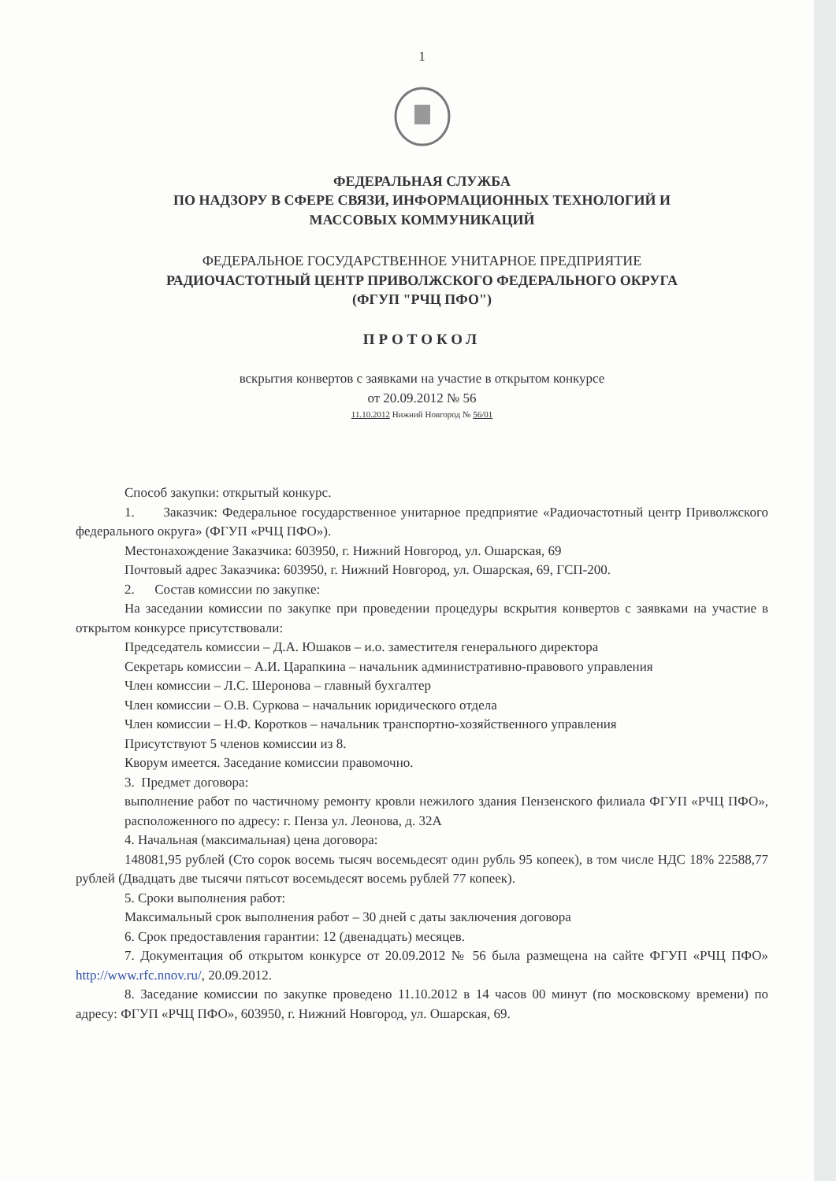1
ФЕДЕРАЛЬНАЯ СЛУЖБА
ПО НАДЗОРУ В СФЕРЕ СВЯЗИ, ИНФОРМАЦИОННЫХ ТЕХНОЛОГИЙ И
МАССОВЫХ КОММУНИКАЦИЙ
ФЕДЕРАЛЬНОЕ ГОСУДАРСТВЕННОЕ УНИТАРНОЕ ПРЕДПРИЯТИЕ
РАДИОЧАСТОТНЫЙ ЦЕНТР ПРИВОЛЖСКОГО ФЕДЕРАЛЬНОГО ОКРУГА
(ФГУП "РЧЦ ПФО")
ПРОТОКОЛ
вскрытия конвертов с заявками на участие в открытом конкурсе
от 20.09.2012 № 56
11.10.2012 Нижний Новгород № 56/01
Способ закупки: открытый конкурс.
1. Заказчик: Федеральное государственное унитарное предприятие «Радиочастотный центр Приволжского федерального округа» (ФГУП «РЧЦ ПФО»).
Местонахождение Заказчика: 603950, г. Нижний Новгород, ул. Ошарская, 69
Почтовый адрес Заказчика: 603950, г. Нижний Новгород, ул. Ошарская, 69, ГСП-200.
2. Состав комиссии по закупке:
На заседании комиссии по закупке при проведении процедуры вскрытия конвертов с заявками на участие в открытом конкурсе присутствовали:
Председатель комиссии – Д.А. Юшаков – и.о. заместителя генерального директора
Секретарь комиссии – А.И. Царапкина – начальник административно-правового управления
Член комиссии – Л.С. Шеронова – главный бухгалтер
Член комиссии – О.В. Суркова – начальник юридического отдела
Член комиссии – Н.Ф. Коротков – начальник транспортно-хозяйственного управления
Присутствуют 5 членов комиссии из 8.
Кворум имеется. Заседание комиссии правомочно.
3. Предмет договора:
выполнение работ по частичному ремонту кровли нежилого здания Пензенского филиала ФГУП «РЧЦ ПФО», расположенного по адресу: г. Пенза ул. Леонова, д. 32А
4. Начальная (максимальная) цена договора:
148081,95 рублей (Сто сорок восемь тысяч восемьдесят один рубль 95 копеек), в том числе НДС 18% 22588,77 рублей (Двадцать две тысячи пятьсот восемьдесят восемь рублей 77 копеек).
5. Сроки выполнения работ:
Максимальный срок выполнения работ – 30 дней с даты заключения договора
6. Срок предоставления гарантии: 12 (двенадцать) месяцев.
7. Документация об открытом конкурсе от 20.09.2012 № 56 была размещена на сайте ФГУП «РЧЦ ПФО» http://www.rfc.nnov.ru/, 20.09.2012.
8. Заседание комиссии по закупке проведено 11.10.2012 в 14 часов 00 минут (по московскому времени) по адресу: ФГУП «РЧЦ ПФО», 603950, г. Нижний Новгород, ул. Ошарская, 69.